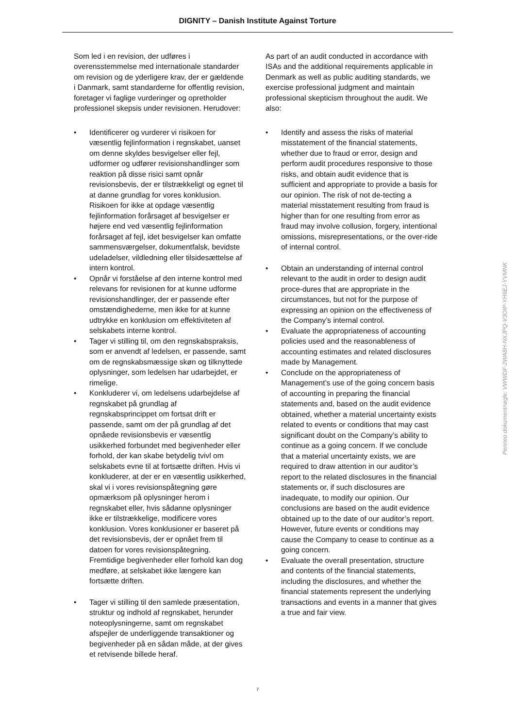DIGNITY – Danish Institute Against Torture
Som led i en revision, der udføres i overensstemmelse med internationale standarder om revision og de yderligere krav, der er gældende i Danmark, samt standarderne for offentlig revision, foretager vi faglige vurderinger og opretholder professionel skepsis under revisionen. Herudover:
• Identificerer og vurderer vi risikoen for væsentlig fejlinformation i regnskabet, uanset om denne skyldes besvigelser eller fejl, udformer og udfører revisionshandlinger som reaktion på disse risici samt opnår revisionsbevis, der er tilstrækkeligt og egnet til at danne grundlag for vores konklusion. Risikoen for ikke at opdage væsentlig fejlinformation forårsaget af besvigelser er højere end ved væsentlig fejlinformation forårsaget af fejl, idet besvigelser kan omfatte sammensværgelser, dokumentfalsk, bevidste udeladelser, vildledning eller tilsidesættelse af intern kontrol.
• Opnår vi forståelse af den interne kontrol med relevans for revisionen for at kunne udforme revisionshandlinger, der er passende efter omstændighederne, men ikke for at kunne udtrykke en konklusion om effektiviteten af selskabets interne kontrol.
• Tager vi stilling til, om den regnskabspraksis, som er anvendt af ledelsen, er passende, samt om de regnskabsmæssige skøn og tilknyttede oplysninger, som ledelsen har udarbejdet, er rimelige.
• Konkluderer vi, om ledelsens udarbejdelse af regnskabet på grundlag af regnskabsprincippet om fortsat drift er passende, samt om der på grundlag af det opnåede revisionsbevis er væsentlig usikkerhed forbundet med begivenheder eller forhold, der kan skabe betydelig tvivl om selskabets evne til at fortsætte driften. Hvis vi konkluderer, at der er en væsentlig usikkerhed, skal vi i vores revisionspåtegning gøre opmærksom på oplysninger herom i regnskabet eller, hvis sådanne oplysninger ikke er tilstrækkelige, modificere vores konklusion. Vores konklusioner er baseret på det revisionsbevis, der er opnået frem til datoen for vores revisionspåtegning. Fremtidige begivenheder eller forhold kan dog medføre, at selskabet ikke længere kan fortsætte driften.
• Tager vi stilling til den samlede præsentation, struktur og indhold af regnskabet, herunder noteoplysningerne, samt om regnskabet afspejler de underliggende transaktioner og begivenheder på en sådan måde, at der gives et retvisende billede heraf.
As part of an audit conducted in accordance with ISAs and the additional requirements applicable in Denmark as well as public auditing standards, we exercise professional judgment and maintain professional skepticism throughout the audit. We also:
• Identify and assess the risks of material misstatement of the financial statements, whether due to fraud or error, design and perform audit procedures responsive to those risks, and obtain audit evidence that is sufficient and appropriate to provide a basis for our opinion. The risk of not de-tecting a material misstatement resulting from fraud is higher than for one resulting from error as fraud may involve collusion, forgery, intentional omissions, misrepresentations, or the over-ride of internal control.
• Obtain an understanding of internal control relevant to the audit in order to design audit proce-dures that are appropriate in the circumstances, but not for the purpose of expressing an opinion on the effectiveness of the Company’s internal control.
• Evaluate the appropriateness of accounting policies used and the reasonableness of accounting estimates and related disclosures made by Management.
• Conclude on the appropriateness of Management’s use of the going concern basis of accounting in preparing the financial statements and, based on the audit evidence obtained, whether a material uncertainty exists related to events or conditions that may cast significant doubt on the Company’s ability to continue as a going concern. If we conclude that a material uncertainty exists, we are required to draw attention in our auditor’s report to the related disclosures in the financial statements or, if such disclosures are inadequate, to modify our opinion. Our conclusions are based on the audit evidence obtained up to the date of our auditor’s report. However, future events or conditions may cause the Company to cease to continue as a going concern.
• Evaluate the overall presentation, structure and contents of the financial statements, including the disclosures, and whether the financial statements represent the underlying transactions and events in a manner that gives a true and fair view.
7
Penneo dokumentnøgle: VWWDF-2WA8H-NXJPQ-V3OIP-YH6EJ-YVMNK